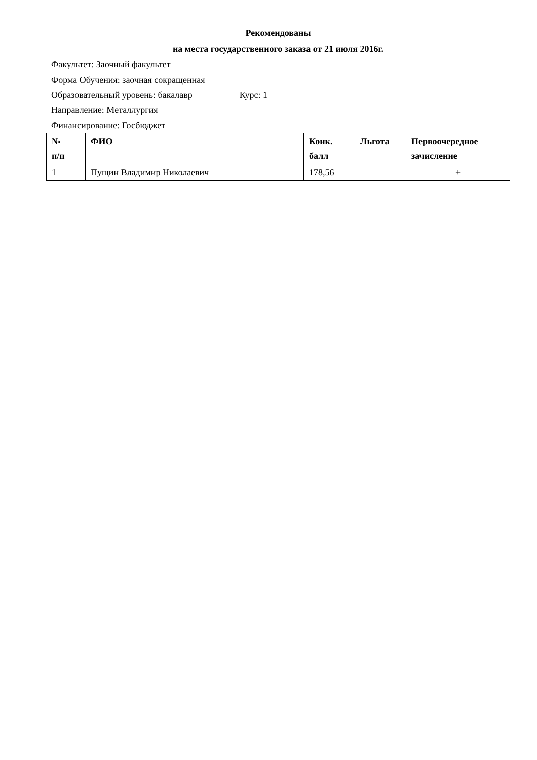Рекомендованы
на места государственного заказа от 21 июля 2016г.
Факультет: Заочный факультет
Форма Обучения: заочная сокращенная
Образовательный уровень: бакалавр Курс: 1
Направление: Металлургия
Финансирование: Госбюджет
| № п/п | ФИО | Конк. балл | Льгота | Первоочередное зачисление |
| --- | --- | --- | --- | --- |
| 1 | Пущин Владимир Николаевич | 178,56 | | + |